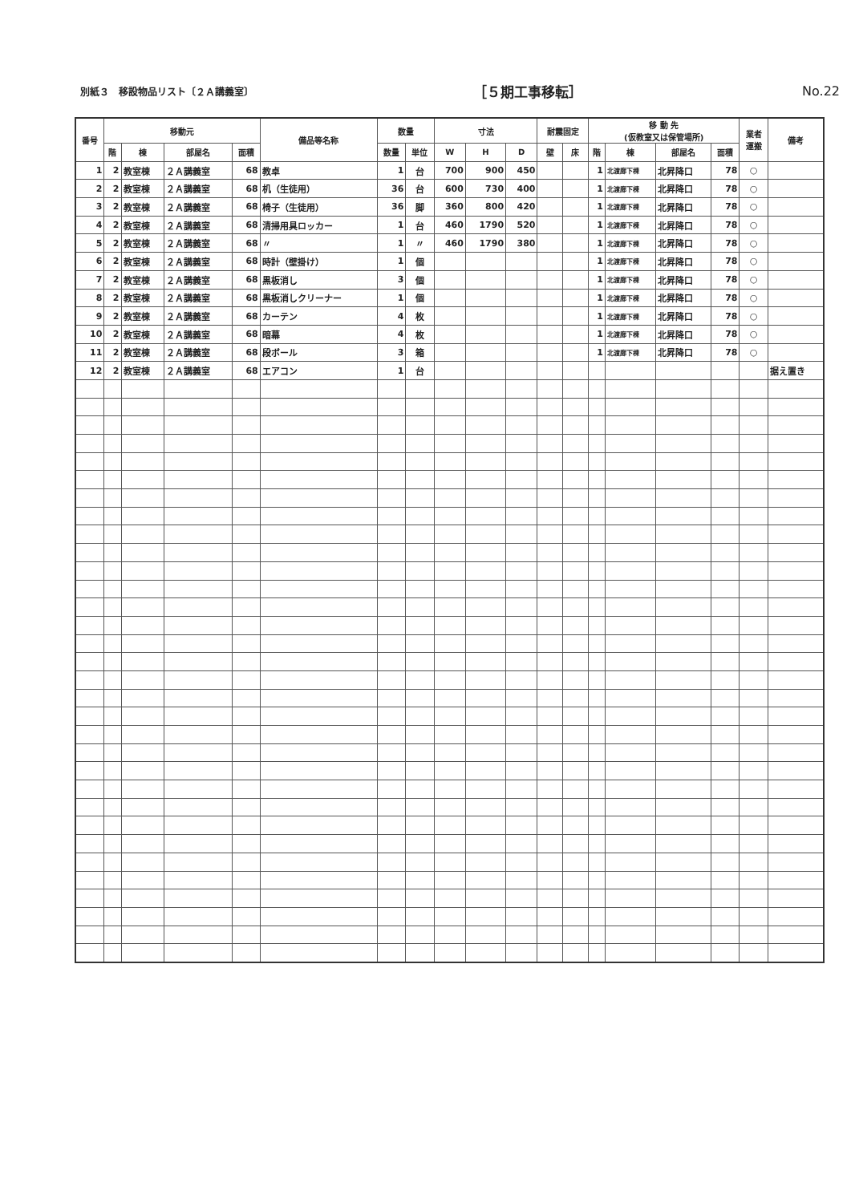別紙３　移設物品リスト〔２Ａ講義室〕
［５期工事移転］ No.22
| 番号 | 移動元 | | | | 備品等名称 | 数量 | | 寸法 | | | 耐震固定 | | 移 動 先 (仮教室又は保管場所) | | | | 業者 運搬 | 備考 |
| --- | --- | --- | --- | --- | --- | --- | --- | --- | --- | --- | --- | --- | --- | --- | --- | --- | --- | --- |
| | 階 | 棟 | 部屋名 | 面積 | | 数量 | 単位 | W | H | D | 壁 | 床 | 階 | 棟 | 部屋名 | 面積 | | |
| 1 | 2 | 教室棟 | ２Ａ講義室 | 68 | 教卓 | 1 | 台 | 700 | 900 | 450 | | | 1 | 北渡廊下棟 | 北昇降口 | 78 | ○ | |
| 2 | 2 | 教室棟 | ２Ａ講義室 | 68 | 机（生徒用） | 36 | 台 | 600 | 730 | 400 | | | 1 | 北渡廊下棟 | 北昇降口 | 78 | ○ | |
| 3 | 2 | 教室棟 | ２Ａ講義室 | 68 | 椅子（生徒用） | 36 | 脚 | 360 | 800 | 420 | | | 1 | 北渡廊下棟 | 北昇降口 | 78 | ○ | |
| 4 | 2 | 教室棟 | ２Ａ講義室 | 68 | 清掃用具ロッカー | 1 | 台 | 460 | 1790 | 520 | | | 1 | 北渡廊下棟 | 北昇降口 | 78 | ○ | |
| 5 | 2 | 教室棟 | ２Ａ講義室 | 68 | 〃 | 1 | 〃 | 460 | 1790 | 380 | | | 1 | 北渡廊下棟 | 北昇降口 | 78 | ○ | |
| 6 | 2 | 教室棟 | ２Ａ講義室 | 68 | 時計（壁掛け） | 1 | 個 | | | | | | 1 | 北渡廊下棟 | 北昇降口 | 78 | ○ | |
| 7 | 2 | 教室棟 | ２Ａ講義室 | 68 | 黒板消し | 3 | 個 | | | | | | 1 | 北渡廊下棟 | 北昇降口 | 78 | ○ | |
| 8 | 2 | 教室棟 | ２Ａ講義室 | 68 | 黒板消しクリーナー | 1 | 個 | | | | | | 1 | 北渡廊下棟 | 北昇降口 | 78 | ○ | |
| 9 | 2 | 教室棟 | ２Ａ講義室 | 68 | カーテン | 4 | 枚 | | | | | | 1 | 北渡廊下棟 | 北昇降口 | 78 | ○ | |
| 10 | 2 | 教室棟 | ２Ａ講義室 | 68 | 暗幕 | 4 | 枚 | | | | | | 1 | 北渡廊下棟 | 北昇降口 | 78 | ○ | |
| 11 | 2 | 教室棟 | ２Ａ講義室 | 68 | 段ボール | 3 | 箱 | | | | | | 1 | 北渡廊下棟 | 北昇降口 | 78 | ○ | |
| 12 | 2 | 教室棟 | ２Ａ講義室 | 68 | エアコン | 1 | 台 | | | | | | | | | | | 据え置き |